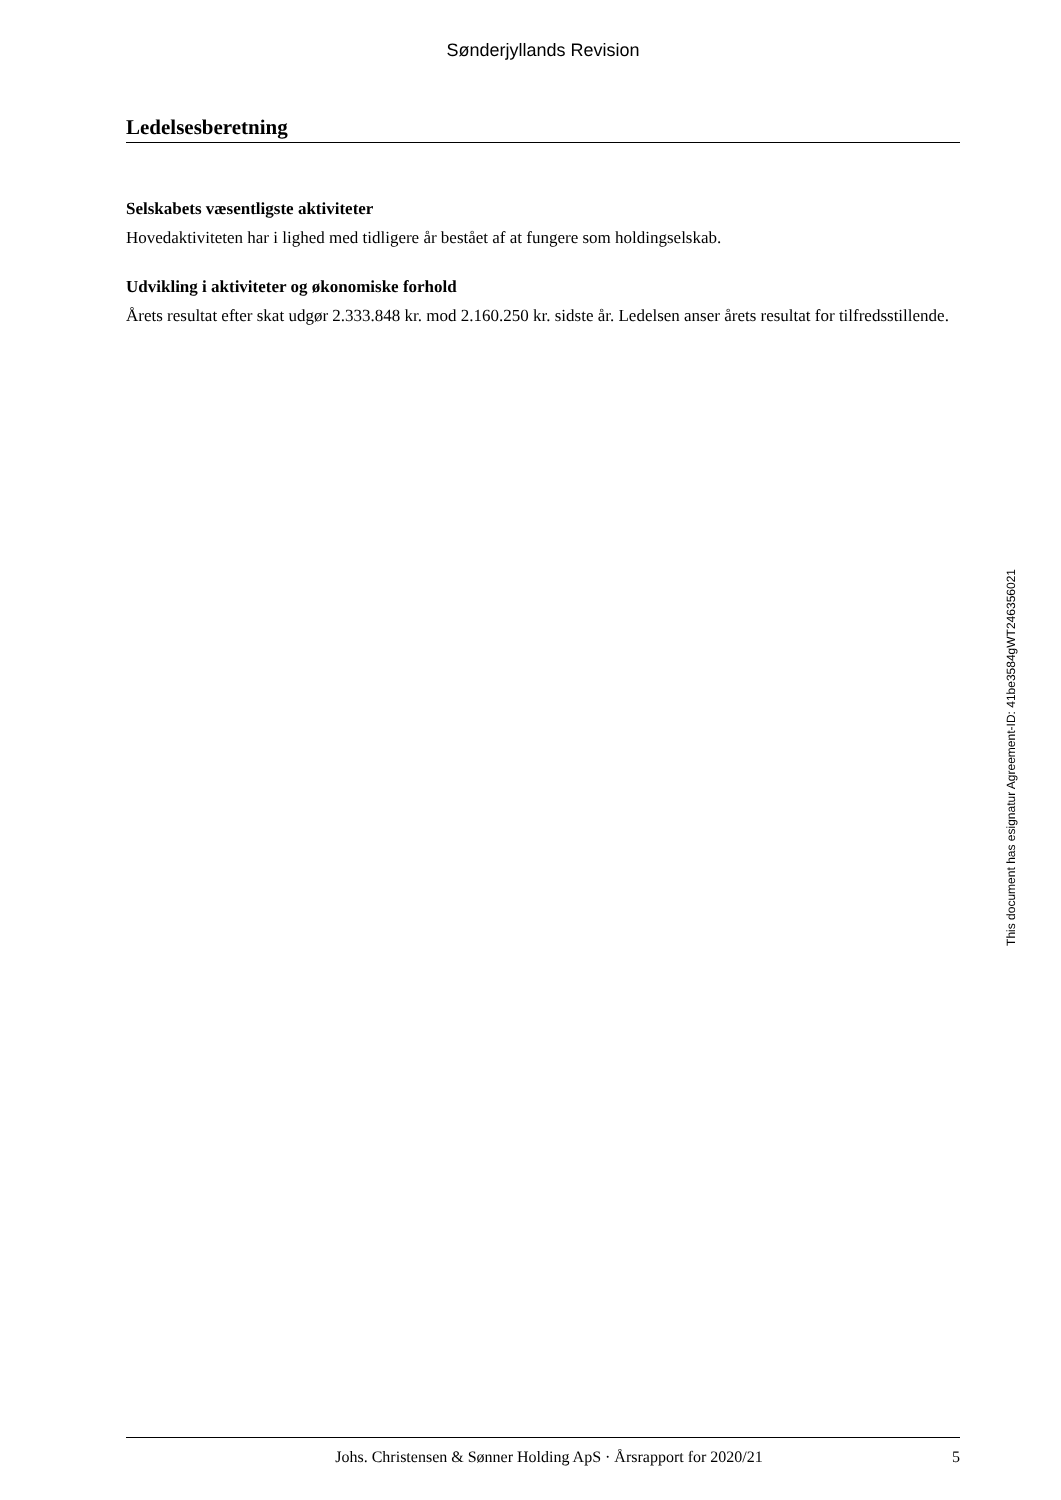Sønderjyllands Revision
Ledelsesberetning
Selskabets væsentligste aktiviteter
Hovedaktiviteten har i lighed med tidligere år bestået af at fungere som holdingselskab.
Udvikling i aktiviteter og økonomiske forhold
Årets resultat efter skat udgør 2.333.848 kr. mod 2.160.250 kr. sidste år. Ledelsen anser årets resultat for tilfredsstillende.
Johs. Christensen & Sønner Holding ApS · Årsrapport for 2020/21 5
This document has esignatur Agreement-ID: 41be3584gWT246356021